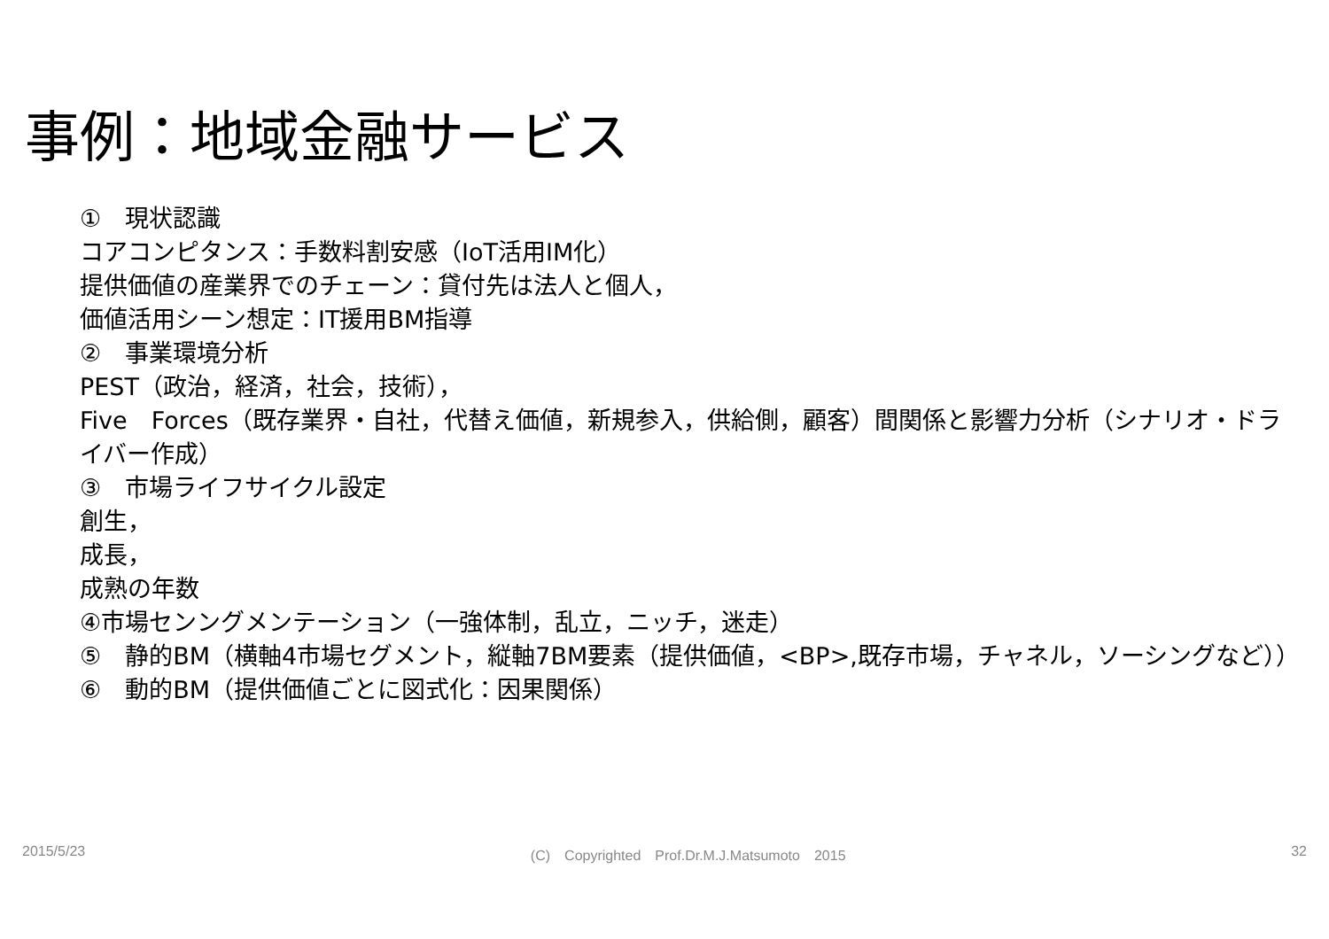事例：地域金融サービス
①　現状認識
コアコンピタンス：手数料割安感（IoT活用IM化）
提供価値の産業界でのチェーン：貸付先は法人と個人，
価値活用シーン想定：IT援用BM指導
②　事業環境分析
PEST（政治，経済，社会，技術），
Five　Forces（既存業界・自社，代替え価値，新規参入，供給側，顧客）間関係と影響力分析（シナリオ・ドライバー作成）
③　市場ライフサイクル設定
創生，
成長，
成熟の年数
④市場センングメンテーション（一強体制，乱立，ニッチ，迷走）
⑤　静的BM（横軸4市場セグメント，縦軸7BM要素（提供価値，<BP>,既存市場，チャネル，ソーシングなど））
⑥　動的BM（提供価値ごとに図式化：因果関係）
2015/5/23 (C)　Copyrighted　Prof.Dr.M.J.Matsumoto　2015 32